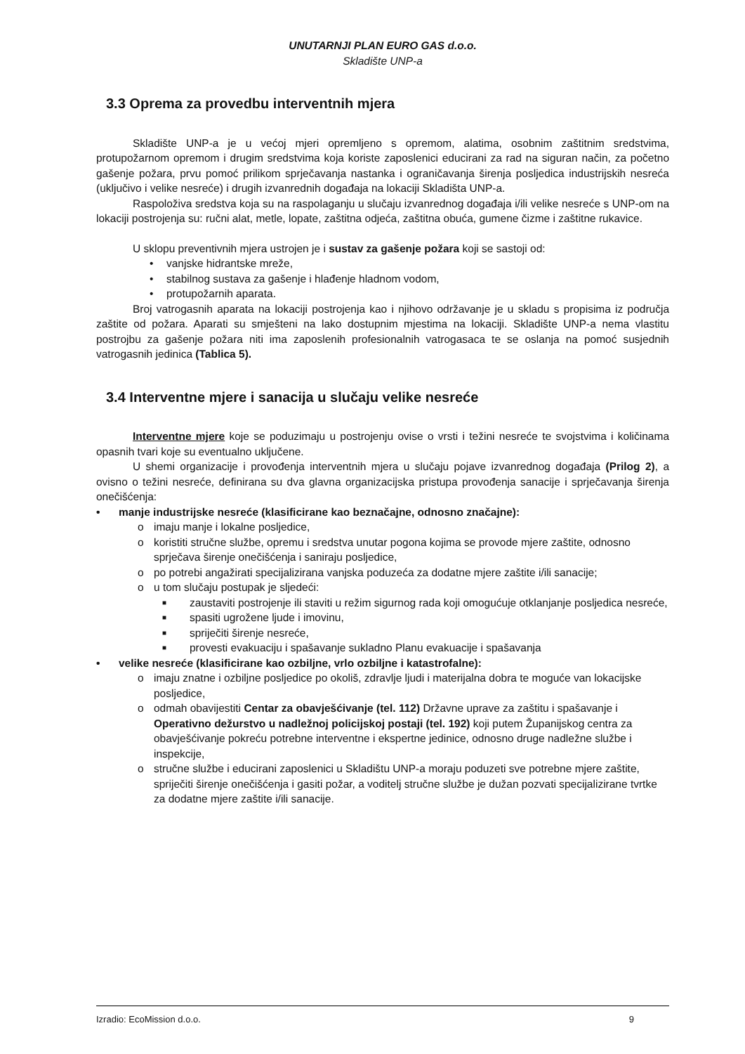UNUTARNJI PLAN EURO GAS d.o.o.
Skladište UNP-a
3.3 Oprema za provedbu interventnih mjera
Skladište UNP-a je u većoj mjeri opremljeno s opremom, alatima, osobnim zaštitnim sredstvima, protupožarnom opremom i drugim sredstvima koja koriste zaposlenici educirani za rad na siguran način, za početno gašenje požara, prvu pomoć prilikom sprječavanja nastanka i ograničavanja širenja posljedica industrijskih nesreća (uključivo i velike nesreće) i drugih izvanrednih događaja na lokaciji Skladišta UNP-a.
Raspoloživa sredstva koja su na raspolaganju u slučaju izvanrednog događaja i/ili velike nesreće s UNP-om na lokaciji postrojenja su: ručni alat, metle, lopate, zaštitna odjeća, zaštitna obuća, gumene čizme i zaštitne rukavice.
U sklopu preventivnih mjera ustrojen je i sustav za gašenje požara koji se sastoji od:
• vanjske hidrantske mreže,
• stabilnog sustava za gašenje i hlađenje hladnom vodom,
• protupožarnih aparata.
Broj vatrogasnih aparata na lokaciji postrojenja kao i njihovo održavanje je u skladu s propisima iz područja zaštite od požara. Aparati su smješteni na lako dostupnim mjestima na lokaciji. Skladište UNP-a nema vlastitu postrojbu za gašenje požara niti ima zaposlenih profesionalnih vatrogasaca te se oslanja na pomoć susjednih vatrogasnih jedinica (Tablica 5).
3.4 Interventne mjere i sanacija u slučaju velike nesreće
Interventne mjere koje se poduzimaju u postrojenju ovise o vrsti i težini nesreće te svojstvima i količinama opasnih tvari koje su eventualno uključene.
U shemi organizacije i provođenja interventnih mjera u slučaju pojave izvanrednog događaja (Prilog 2), a ovisno o težini nesreće, definirana su dva glavna organizacijska pristupa provođenja sanacije i sprječavanja širenja onečišćenja:
• manje industrijske nesreće (klasificirane kao beznačajne, odnosno značajne):
o imaju manje i lokalne posljedice,
o koristiti stručne službe, opremu i sredstva unutar pogona kojima se provode mjere zaštite, odnosno sprječava širenje onečišćenja i saniraju posljedice,
o po potrebi angažirati specijalizirana vanjska poduzeća za dodatne mjere zaštite i/ili sanacije;
o u tom slučaju postupak je sljedeći:
■ zaustaviti postrojenje ili staviti u režim sigurnog rada koji omogućuje otklanjanje posljedica nesreće,
■ spasiti ugrožene ljude i imovinu,
■ spriječiti širenje nesreće,
■ provesti evakuaciju i spašavanje sukladno Planu evakuacije i spašavanja
• velike nesreće (klasificirane kao ozbiljne, vrlo ozbiljne i katastrofalne):
o imaju znatne i ozbiljne posljedice po okoliš, zdravlje ljudi i materijalna dobra te moguće van lokacijske posljedice,
o odmah obavijestiti Centar za obavješćivanje (tel. 112) Državne uprave za zaštitu i spašavanje i Operativno dežurstvo u nadležnoj policijskoj postaji (tel. 192) koji putem Županijskog centra za obavješćivanje pokreću potrebne interventne i ekspertne jedinice, odnosno druge nadležne službe i inspekcije,
o stručne službe i educirani zaposlenici u Skladištu UNP-a moraju poduzeti sve potrebne mjere zaštite, spriječiti širenje onečišćenja i gasiti požar, a voditelj stručne službe je dužan pozvati specijalizirane tvrtke za dodatne mjere zaštite i/ili sanacije.
Izradio: EcoMission d.o.o. 9